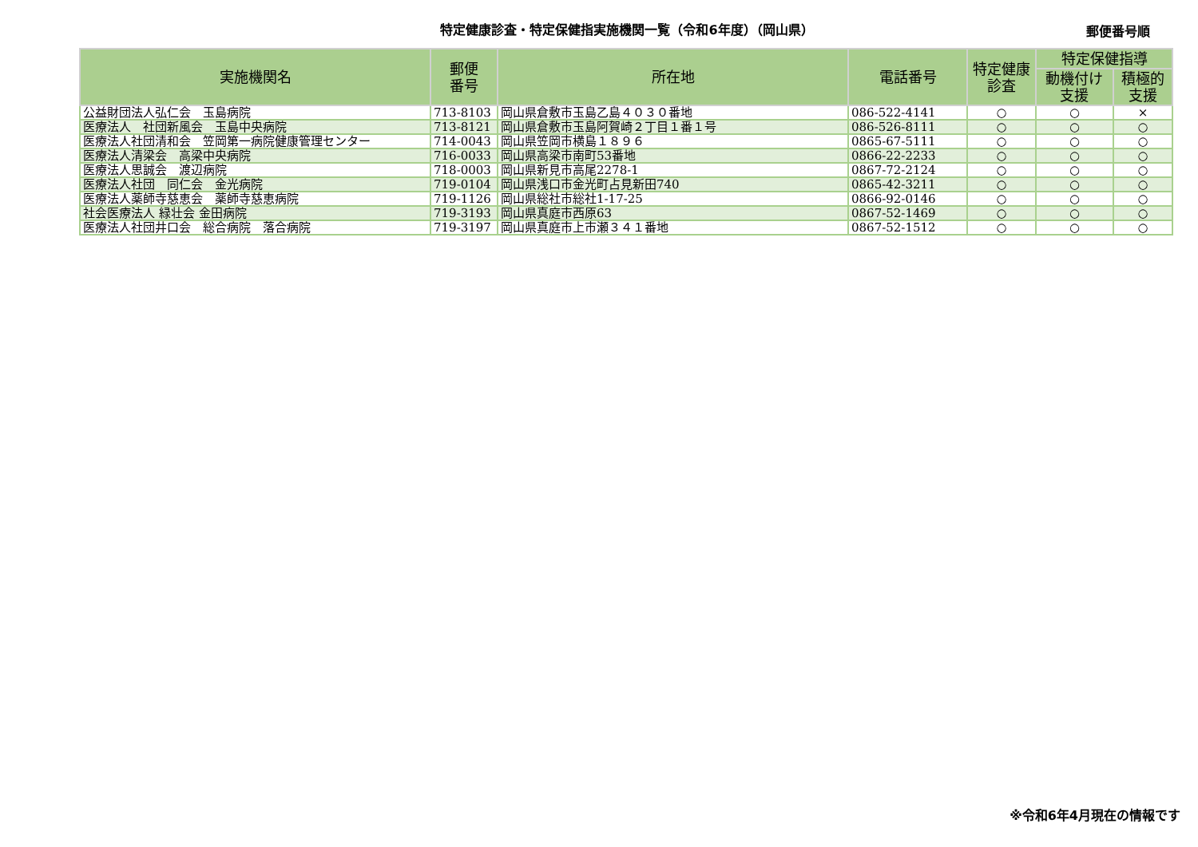特定健康診査・特定保健指実施機関一覧（令和6年度）（岡山県）
郵便番号順
| 実施機関名 | 郵便 番号 | 所在地 | 電話番号 | 特定健康 診査 | 特定保健指導 | |
| --- | --- | --- | --- | --- | --- | --- |
| | | | | | 動機付け 支援 | 積極的 支援 |
| 公益財団法人弘仁会 玉島病院 | 713-8103 | 岡山県倉敷市玉島乙島４０３０番地 | 086-522-4141 | ○ | ○ | × |
| 医療法人 社団新風会 玉島中央病院 | 713-8121 | 岡山県倉敷市玉島阿賀崎２丁目１番１号 | 086-526-8111 | ○ | ○ | ○ |
| 医療法人社団清和会 笠岡第一病院健康管理センター | 714-0043 | 岡山県笠岡市横島１８９６ | 0865-67-5111 | ○ | ○ | ○ |
| 医療法人清梁会 高梁中央病院 | 716-0033 | 岡山県高梁市南町53番地 | 0866-22-2233 | ○ | ○ | ○ |
| 医療法人思誠会 渡辺病院 | 718-0003 | 岡山県新見市高尾2278-1 | 0867-72-2124 | ○ | ○ | ○ |
| 医療法人社団 同仁会 金光病院 | 719-0104 | 岡山県浅口市金光町占見新田740 | 0865-42-3211 | ○ | ○ | ○ |
| 医療法人薬師寺慈恵会 薬師寺慈恵病院 | 719-1126 | 岡山県総社市総社1-17-25 | 0866-92-0146 | ○ | ○ | ○ |
| 社会医療法人 緑壮会 金田病院 | 719-3193 | 岡山県真庭市西原63 | 0867-52-1469 | ○ | ○ | ○ |
| 医療法人社団井口会 総合病院 落合病院 | 719-3197 | 岡山県真庭市上市瀬３４１番地 | 0867-52-1512 | ○ | ○ | ○ |
※令和6年4月現在の情報です